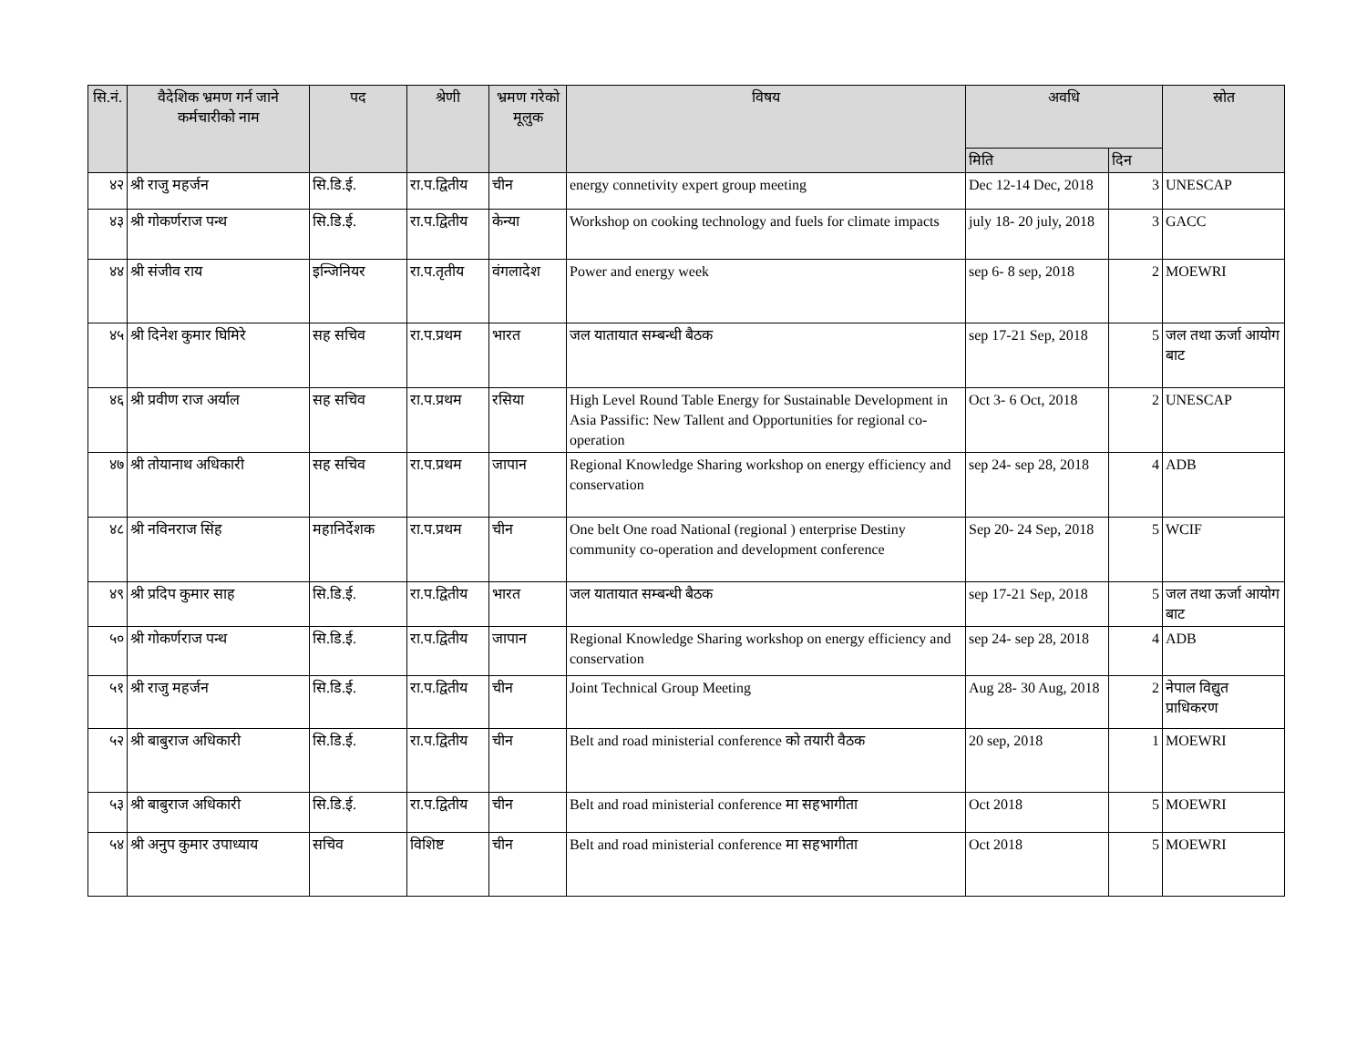| सि.नं. | वैदेशिक भ्रमण गर्न जाने कर्मचारीको नाम | पद | श्रेणी | भ्रमण गरेको मूलुक | विषय | अवधि | | स्रोत |
| --- | --- | --- | --- | --- | --- | --- | --- | --- |
| | | | | | | मिति | दिन | |
| ४२ | श्री राजु महर्जन | सि.डि.ई. | रा.प.द्वितीय | चीन | energy connetivity expert group meeting | Dec 12-14 Dec, 2018 | 3 | UNESCAP |
| ४३ | श्री गोकर्णराज पन्थ | सि.डि.ई. | रा.प.द्वितीय | केन्या | Workshop on cooking technology and fuels for climate impacts | july 18- 20 july, 2018 | 3 | GACC |
| ४४ | श्री संजीव राय | इन्जिनियर | रा.प.तृतीय | वंगलादेश | Power and energy week | sep 6- 8 sep, 2018 | 2 | MOEWRI |
| ४५ | श्री दिनेश कुमार घिमिरे | सह सचिव | रा.प.प्रथम | भारत | जल यातायात सम्बन्धी बैठक | sep 17-21 Sep, 2018 | 5 | जल तथा ऊर्जा आयोग बाट |
| ४६ | श्री प्रवीण राज अर्याल | सह सचिव | रा.प.प्रथम | रसिया | High Level Round Table Energy for Sustainable Development in Asia Passific: New Tallent and Opportunities for regional co-operation | Oct 3- 6 Oct, 2018 | 2 | UNESCAP |
| ४७ | श्री तोयानाथ अधिकारी | सह सचिव | रा.प.प्रथम | जापान | Regional Knowledge Sharing workshop on energy efficiency and conservation | sep 24- sep 28, 2018 | 4 | ADB |
| ४८ | श्री नविनराज सिंह | महानिर्देशक | रा.प.प्रथम | चीन | One belt One road National (regional ) enterprise Destiny community co-operation and development conference | Sep 20- 24 Sep, 2018 | 5 | WCIF |
| ४९ | श्री प्रदिप कुमार साह | सि.डि.ई. | रा.प.द्वितीय | भारत | जल यातायात सम्बन्धी बैठक | sep 17-21 Sep, 2018 | 5 | जल तथा ऊर्जा आयोग बाट |
| ५० | श्री गोकर्णराज पन्थ | सि.डि.ई. | रा.प.द्वितीय | जापान | Regional Knowledge Sharing workshop on energy efficiency and conservation | sep 24- sep 28, 2018 | 4 | ADB |
| ५१ | श्री राजु महर्जन | सि.डि.ई. | रा.प.द्वितीय | चीन | Joint Technical Group Meeting | Aug 28- 30 Aug, 2018 | 2 | नेपाल विद्युत प्राधिकरण |
| ५२ | श्री बाबुराज अधिकारी | सि.डि.ई. | रा.प.द्वितीय | चीन | Belt and road ministerial conference को तयारी वैठक | 20 sep, 2018 | 1 | MOEWRI |
| ५३ | श्री बाबुराज अधिकारी | सि.डि.ई. | रा.प.द्वितीय | चीन | Belt and road ministerial conference मा सहभागीता | Oct 2018 | 5 | MOEWRI |
| ५४ | श्री अनुप कुमार उपाध्याय | सचिव | विशिष्ट | चीन | Belt and road ministerial conference मा सहभागीता | Oct 2018 | 5 | MOEWRI |